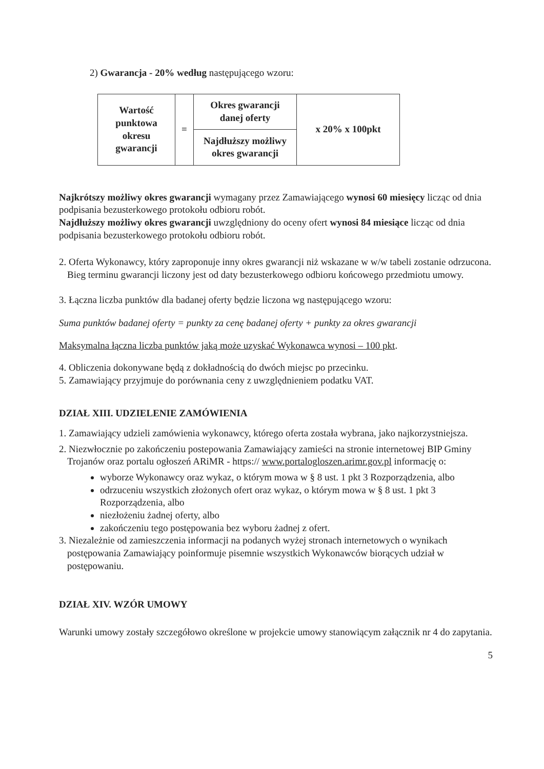2) Gwarancja - 20% według następującego wzoru:
| Wartość punktowa okresu gwarancji | = | Okres gwarancji danej oferty | x 20% x 100pkt |
| | | Najdłuższy możliwy okres gwarancji | |
Najkrótszy możliwy okres gwarancji wymagany przez Zamawiającego wynosi 60 miesięcy licząc od dnia podpisania bezusterkowego protokołu odbioru robót.
Najdłuższy możliwy okres gwarancji uwzględniony do oceny ofert wynosi 84 miesiące licząc od dnia podpisania bezusterkowego protokołu odbioru robót.
2. Oferta Wykonawcy, który zaproponuje inny okres gwarancji niż wskazane w w/w tabeli zostanie odrzucona. Bieg terminu gwarancji liczony jest od daty bezusterkowego odbioru końcowego przedmiotu umowy.
3. Łączna liczba punktów dla badanej oferty będzie liczona wg następującego wzoru:
Suma punktów badanej oferty = punkty za cenę badanej oferty + punkty za okres gwarancji
Maksymalna łączna liczba punktów jaką może uzyskać Wykonawca wynosi – 100 pkt.
4. Obliczenia dokonywane będą z dokładnością do dwóch miejsc po przecinku.
5. Zamawiający przyjmuje do porównania ceny z uwzględnieniem podatku VAT.
DZIAŁ XIII. UDZIELENIE ZAMÓWIENIA
1. Zamawiający udzieli zamówienia wykonawcy, którego oferta została wybrana, jako najkorzystniejsza.
2. Niezwłocznie po zakończeniu postepowania Zamawiający zamieści na stronie internetowej BIP Gminy Trojanów oraz portalu ogłoszeń ARiMR - https:// www.portalogloszen.arimr.gov.pl informację o:
wyborze Wykonawcy oraz wykaz, o którym mowa w § 8 ust. 1 pkt 3 Rozporządzenia, albo
odrzuceniu wszystkich złożonych ofert oraz wykaz, o którym mowa w § 8 ust. 1 pkt 3 Rozporządzenia, albo
niezłożeniu żadnej oferty, albo
zakończeniu tego postępowania bez wyboru żadnej z ofert.
3. Niezależnie od zamieszczenia informacji na podanych wyżej stronach internetowych o wynikach postępowania Zamawiający poinformuje pisemnie wszystkich Wykonawców biorących udział w postępowaniu.
DZIAŁ XIV. WZÓR UMOWY
Warunki umowy zostały szczegółowo określone w projekcie umowy stanowiącym załącznik nr 4 do zapytania.
5